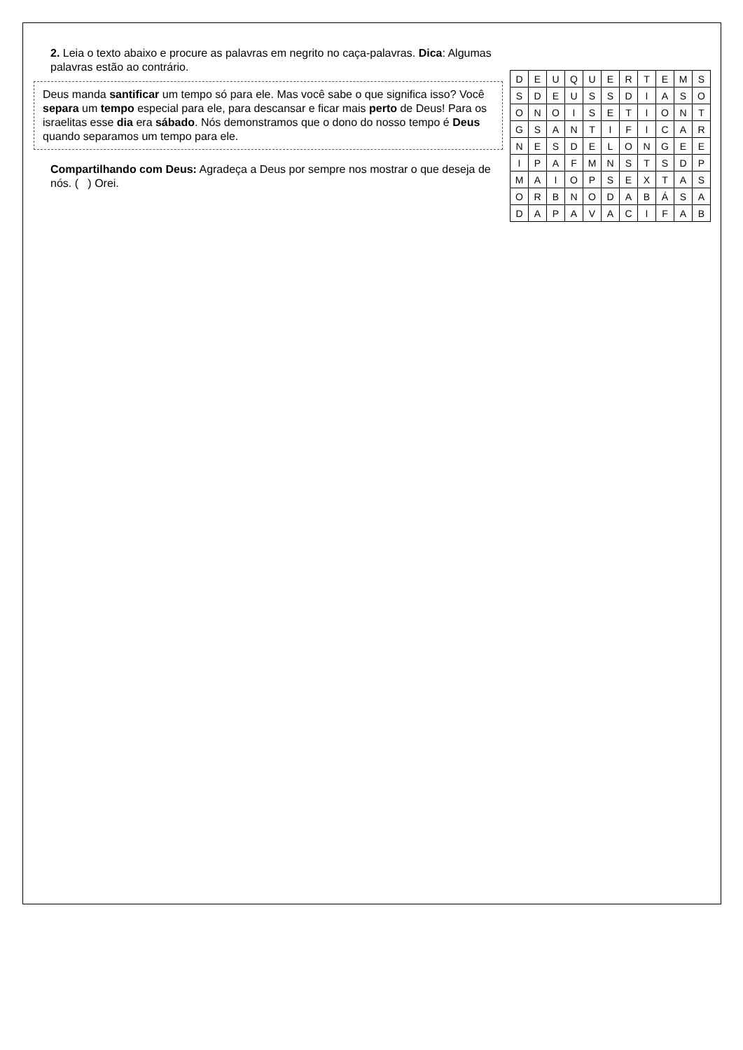2. Leia o texto abaixo e procure as palavras em negrito no caça-palavras. Dica: Algumas palavras estão ao contrário.
Deus manda santificar um tempo só para ele. Mas você sabe o que significa isso? Você separa um tempo especial para ele, para descansar e ficar mais perto de Deus! Para os israelitas esse dia era sábado. Nós demonstramos que o dono do nosso tempo é Deus quando separamos um tempo para ele.
Compartilhando com Deus: Agradeça a Deus por sempre nos mostrar o que deseja de nós. ( ) Orei.
| D | E | U | Q | U | E | R | T | E | M | S |
| S | D | E | U | S | S | D | I | A | S | O |
| O | N | O | I | S | E | T | I | O | N | T |
| G | S | A | N | T | I | F | I | C | A | R |
| N | E | S | D | E | L | O | N | G | E | E |
| I | P | A | F | M | N | S | T | S | D | P |
| M | A | I | O | P | S | E | X | T | A | S |
| O | R | B | N | O | D | A | B | Á | S | A |
| D | A | P | A | V | A | C | I | F | A | B |